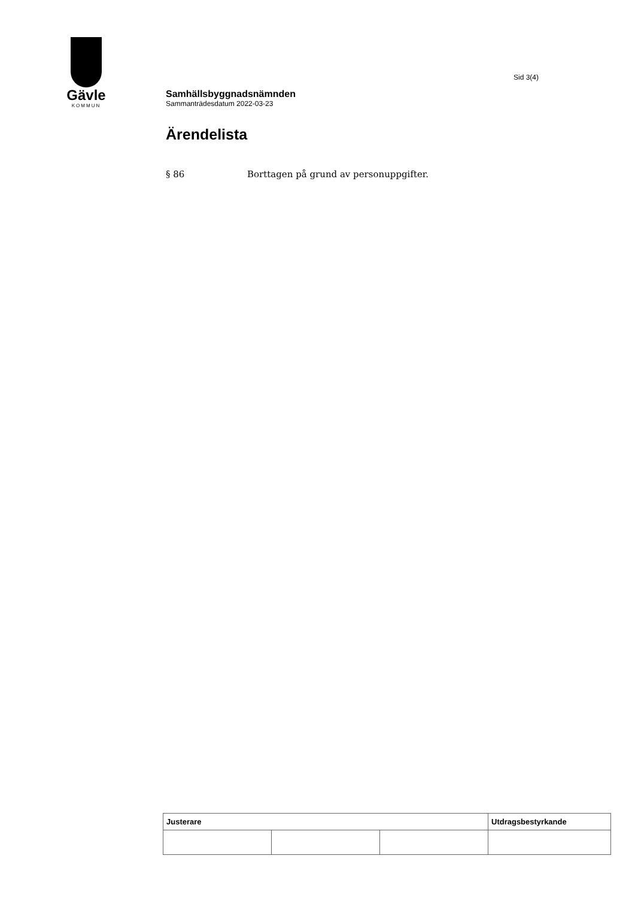Gävle
KOMMUN
Sid 3(4)
Samhällsbyggnadsnämnden
Sammanträdesdatum 2022-03-23
Ärendelista
§ 86 Borttagen på grund av personuppgifter.
| Justerare | | | Utdragsbestyrkande |
| --- | --- | --- | --- |